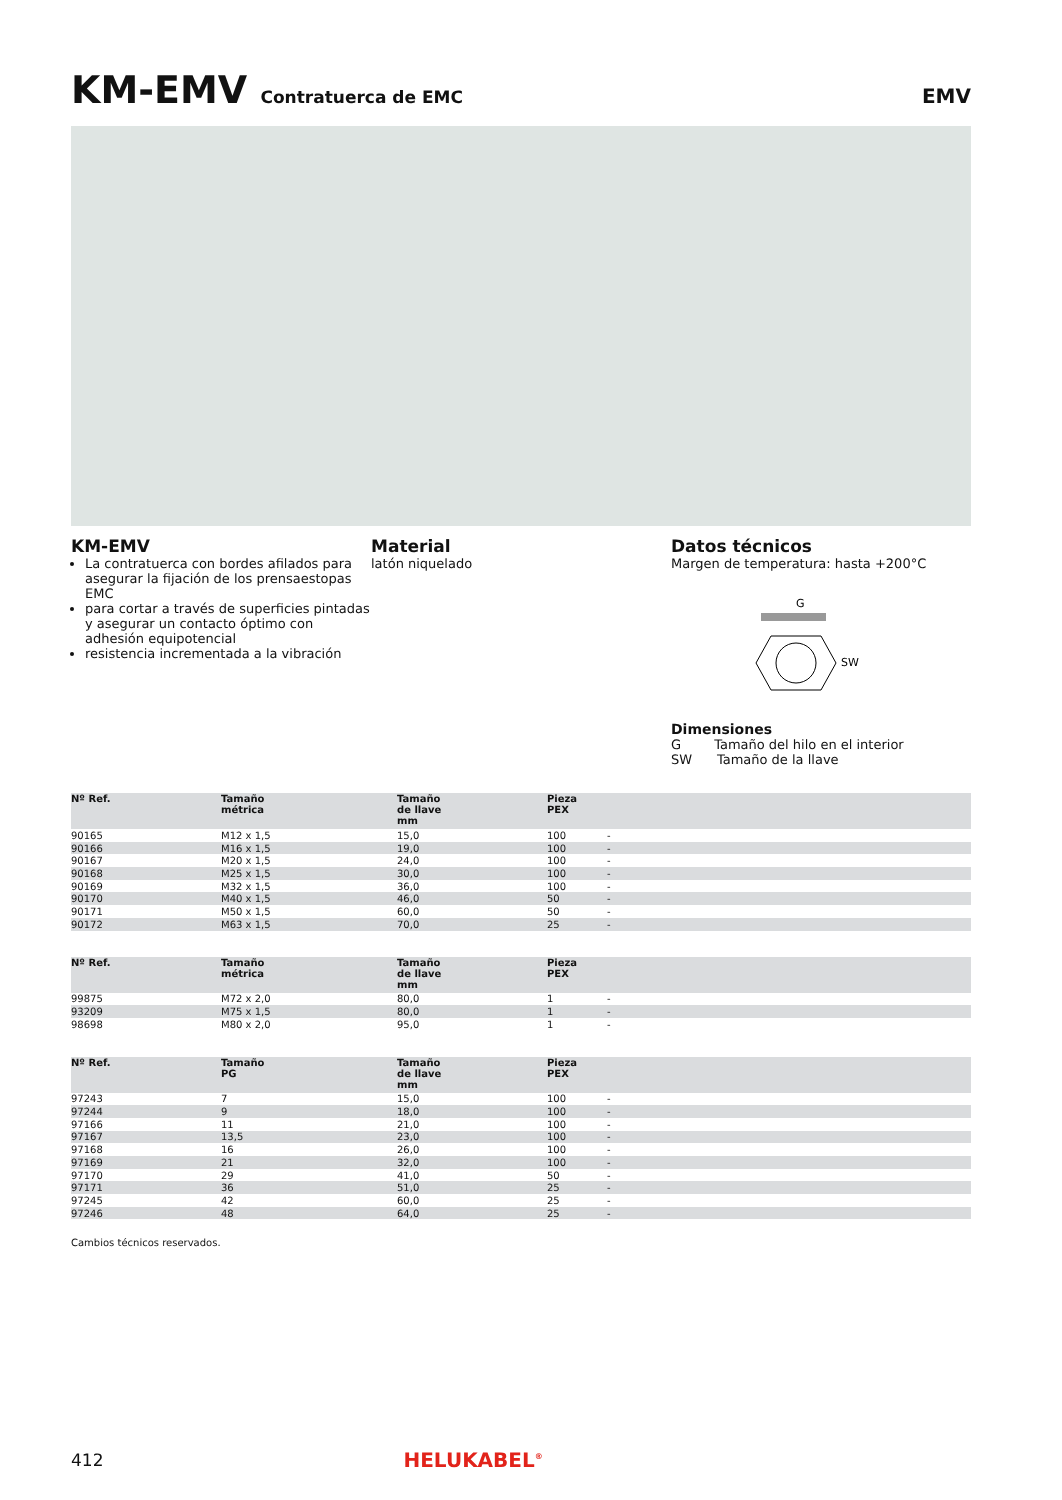KM-EMV Contratuerca de EMC EMV
KM-EMV
La contratuerca con bordes afilados para asegurar la fijación de los prensaestopas EMC
para cortar a través de superficies pintadas y asegurar un contacto óptimo con adhesión equipotencial
resistencia incrementada a la vibración
Material
latón niquelado
Datos técnicos
Margen de temperatura: hasta +200°C
G
SW
Dimensiones
G Tamaño del hilo en el interior
SW Tamaño de la llave
| Nº Ref. | Tamaño métrica | Tamaño de llave mm | Pieza PEX | |
| --- | --- | --- | --- | --- |
| 90165 | M12 x 1,5 | 15,0 | 100 | - |
| 90166 | M16 x 1,5 | 19,0 | 100 | - |
| 90167 | M20 x 1,5 | 24,0 | 100 | - |
| 90168 | M25 x 1,5 | 30,0 | 100 | - |
| 90169 | M32 x 1,5 | 36,0 | 100 | - |
| 90170 | M40 x 1,5 | 46,0 | 50 | - |
| 90171 | M50 x 1,5 | 60,0 | 50 | - |
| 90172 | M63 x 1,5 | 70,0 | 25 | - |
| Nº Ref. | Tamaño métrica | Tamaño de llave mm | Pieza PEX | |
| --- | --- | --- | --- | --- |
| 99875 | M72 x 2,0 | 80,0 | 1 | - |
| 93209 | M75 x 1,5 | 80,0 | 1 | - |
| 98698 | M80 x 2,0 | 95,0 | 1 | - |
| Nº Ref. | Tamaño PG | Tamaño de llave mm | Pieza PEX | |
| --- | --- | --- | --- | --- |
| 97243 | 7 | 15,0 | 100 | - |
| 97244 | 9 | 18,0 | 100 | - |
| 97166 | 11 | 21,0 | 100 | - |
| 97167 | 13,5 | 23,0 | 100 | - |
| 97168 | 16 | 26,0 | 100 | - |
| 97169 | 21 | 32,0 | 100 | - |
| 97170 | 29 | 41,0 | 50 | - |
| 97171 | 36 | 51,0 | 25 | - |
| 97245 | 42 | 60,0 | 25 | - |
| 97246 | 48 | 64,0 | 25 | - |
Cambios técnicos reservados.
412 HELUKABEL<sup>®</sup>